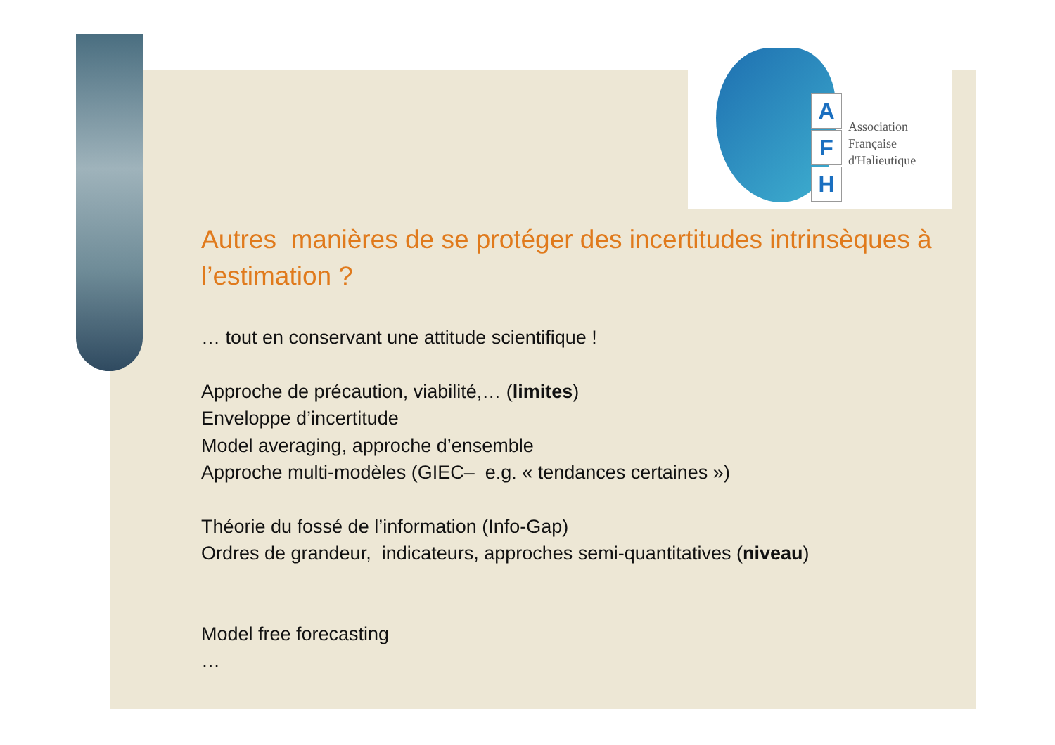A
F
H
Association
Française
d'Halieutique
Autres manières de se protéger des incertitudes intrinsèques à l’estimation ?
… tout en conservant une attitude scientifique !
Approche de précaution, viabilité,… (limites)
Enveloppe d’incertitude
Model averaging, approche d’ensemble
Approche multi-modèles (GIEC– e.g. « tendances certaines »)
Théorie du fossé de l’information (Info-Gap)
Ordres de grandeur, indicateurs, approches semi-quantitatives (niveau)
Model free forecasting
…